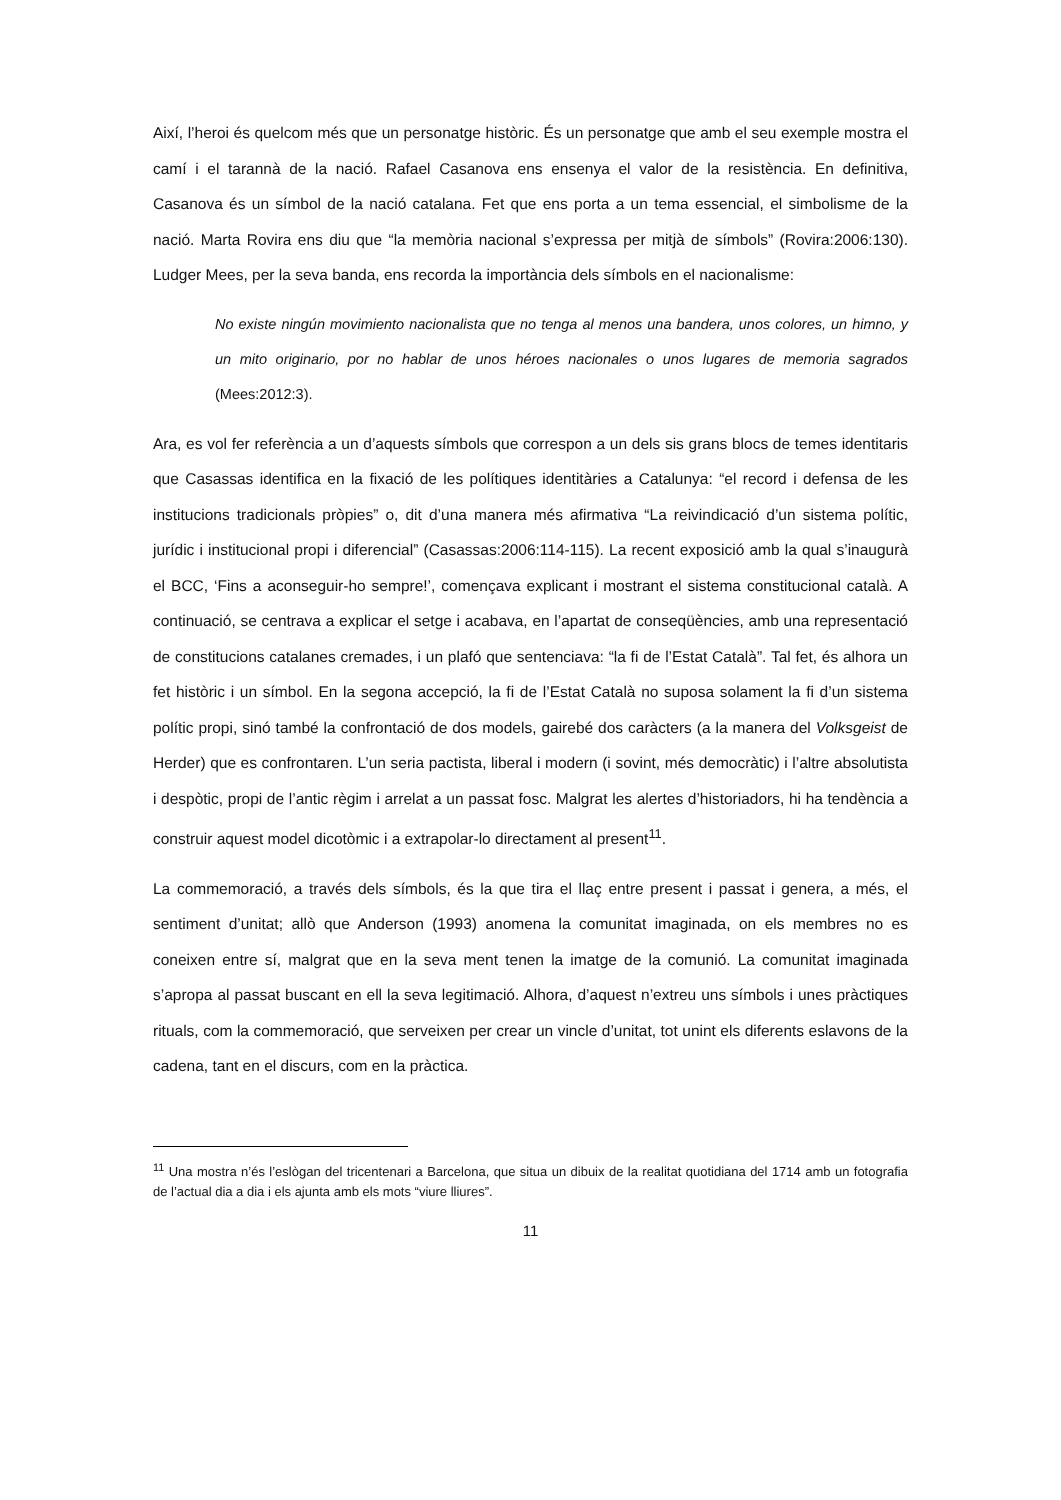Així, l’heroi és quelcom més que un personatge històric. És un personatge que amb el seu exemple mostra el camí i el tarannà de la nació. Rafael Casanova ens ensenya el valor de la resistència. En definitiva, Casanova és un símbol de la nació catalana. Fet que ens porta a un tema essencial, el simbolisme de la nació. Marta Rovira ens diu que “la memòria nacional s’expressa per mitjà de símbols” (Rovira:2006:130). Ludger Mees, per la seva banda, ens recorda la importància dels símbols en el nacionalisme:
No existe ningún movimiento nacionalista que no tenga al menos una bandera, unos colores, un himno, y un mito originario, por no hablar de unos héroes nacionales o unos lugares de memoria sagrados (Mees:2012:3).
Ara, es vol fer referència a un d’aquests símbols que correspon a un dels sis grans blocs de temes identitaris que Casassas identifica en la fixació de les polítiques identitàries a Catalunya: “el record i defensa de les institucions tradicionals pròpies” o, dit d’una manera més afirmativa “La reivindicació d’un sistema polític, jurídic i institucional propi i diferencial” (Casassas:2006:114-115). La recent exposició amb la qual s’inaugurà el BCC, ‘Fins a aconseguir-ho sempre!’, començava explicant i mostrant el sistema constitucional català. A continuació, se centrava a explicar el setge i acabava, en l’apartat de conseqüències, amb una representació de constitucions catalanes cremades, i un plafó que sentenciava: “la fi de l’Estat Català”. Tal fet, és alhora un fet històric i un símbol. En la segona accepció, la fi de l’Estat Català no suposa solament la fi d’un sistema polític propi, sinó també la confrontació de dos models, gairebé dos caràcters (a la manera del Volksgeist de Herder) que es confrontaren. L’un seria pactista, liberal i modern (i sovint, més democràtic) i l’altre absolutista i despòtic, propi de l’antic règim i arrelat a un passat fosc. Malgrat les alertes d’historiadors, hi ha tendència a construir aquest model dicotòmic i a extrapolar-lo directament al present<sup>11</sup>.
La commemoració, a través dels símbols, és la que tira el llaç entre present i passat i genera, a més, el sentiment d’unitat; allò que Anderson (1993) anomena la comunitat imaginada, on els membres no es coneixen entre sí, malgrat que en la seva ment tenen la imatge de la comunió. La comunitat imaginada s’apropa al passat buscant en ell la seva legitimació. Alhora, d’aquest n’extreu uns símbols i unes pràctiques rituals, com la commemoració, que serveixen per crear un vincle d’unitat, tot unint els diferents eslavons de la cadena, tant en el discurs, com en la pràctica.
<sup>11</sup> Una mostra n’és l’eslògan del tricentenari a Barcelona, que situa un dibuix de la realitat quotidiana del 1714 amb un fotografia de l’actual dia a dia i els ajunta amb els mots “viure lliures”.
11